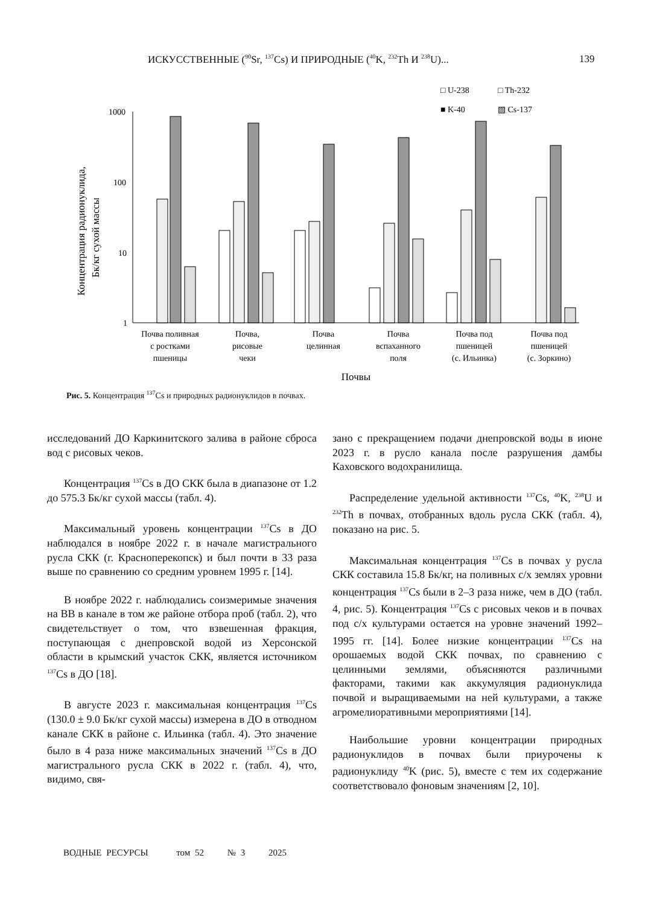ИСКУССТВЕННЫЕ (<sup>90</sup>Sr, <sup>137</sup>Cs) И ПРИРОДНЫЕ (<sup>40</sup>K, <sup>232</sup>Th И <sup>238</sup>U)... 139
□ U-238
□ Th-232
■ K-40
▨ Cs-137
Концентрация радионуклида,
Бк/кг сухой массы
1000
100
10
1
Почва поливная
с ростками
пшеницы
Почва,
рисовые
чеки
Почва
целинная
Почва
вспаханного
поля
Почва под
пшеницей
(с. Ильинка)
Почва под
пшеницей
(с. Зоркино)
Почвы
Рис. 5. Концентрация <sup>137</sup>Cs и природных радионуклидов в почвах.
исследований ДО Каркинитского залива в районе сброса вод с рисовых чеков.
Концентрация <sup>137</sup>Cs в ДО СКК была в диапазоне от 1.2 до 575.3 Бк/кг сухой массы (табл. 4).
Максимальный уровень концентрации <sup>137</sup>Cs в ДО наблюдался в ноябре 2022 г. в начале магистрального русла СКК (г. Красноперекопск) и был почти в 33 раза выше по сравнению со средним уровнем 1995 г. [14].
В ноябре 2022 г. наблюдались соизмеримые значения на ВВ в канале в том же районе отбора проб (табл. 2), что свидетельствует о том, что взвешенная фракция, поступающая с днепровской водой из Херсонской области в крымский участок СКК, является источником <sup>137</sup>Cs в ДО [18].
В августе 2023 г. максимальная концентрация <sup>137</sup>Cs (130.0 ± 9.0 Бк/кг сухой массы) измерена в ДО в отводном канале СКК в районе с. Ильинка (табл. 4). Это значение было в 4 раза ниже максимальных значений <sup>137</sup>Cs в ДО магистрального русла СКК в 2022 г. (табл. 4), что, видимо, свя-
зано с прекращением подачи днепровской воды в июне 2023 г. в русло канала после разрушения дамбы Каховского водохранилища.
Распределение удельной активности <sup>137</sup>Cs, <sup>40</sup>K, <sup>238</sup>U и <sup>232</sup>Th в почвах, отобранных вдоль русла СКК (табл. 4), показано на рис. 5.
Максимальная концентрация <sup>137</sup>Cs в почвах у русла СКК составила 15.8 Бк/кг, на поливных с/х землях уровни концентрация <sup>137</sup>Cs были в 2–3 раза ниже, чем в ДО (табл. 4, рис. 5). Концентрация <sup>137</sup>Cs с рисовых чеков и в почвах под с/х культурами остается на уровне значений 1992–1995 гг. [14]. Более низкие концентрации <sup>137</sup>Cs на орошаемых водой СКК почвах, по сравнению с целинными землями, объясняются различными факторами, такими как аккумуляция радионуклида почвой и выращиваемыми на ней культурами, а также агромелиоративными мероприятиями [14].
Наибольшие уровни концентрации природных радионуклидов в почвах были приурочены к радионуклиду <sup>40</sup>K (рис. 5), вместе с тем их содержание соответствовало фоновым значениям [2, 10].
ВОДНЫЕ РЕСУРСЫ том 52 № 3 2025